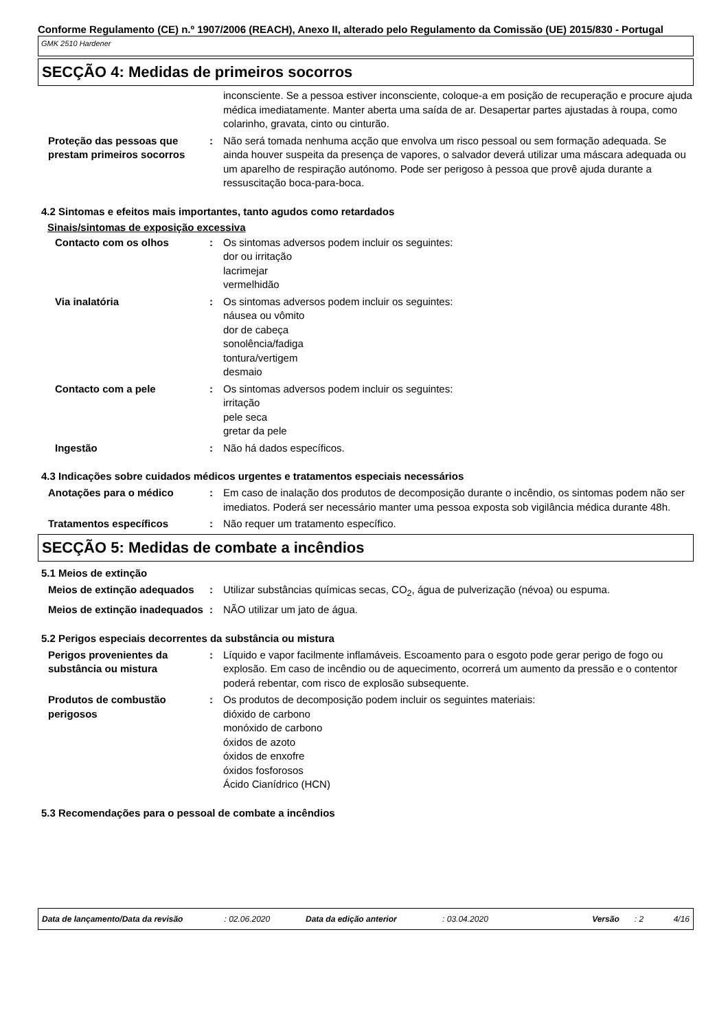Conforme Regulamento (CE) n.º 1907/2006 (REACH), Anexo II, alterado pelo Regulamento da Comissão (UE) 2015/830 - Portugal
GMK 2510 Hardener
SECÇÃO 4: Medidas de primeiros socorros
inconsciente. Se a pessoa estiver inconsciente, coloque-a em posição de recuperação e procure ajuda médica imediatamente. Manter aberta uma saída de ar. Desapertar partes ajustadas à roupa, como colarinho, gravata, cinto ou cinturão.
Proteção das pessoas que prestam primeiros socorros
: Não será tomada nenhuma acção que envolva um risco pessoal ou sem formação adequada. Se ainda houver suspeita da presença de vapores, o salvador deverá utilizar uma máscara adequada ou um aparelho de respiração autónomo. Pode ser perigoso à pessoa que provê ajuda durante a ressuscitação boca-para-boca.
4.2 Sintomas e efeitos mais importantes, tanto agudos como retardados
Sinais/sintomas de exposição excessiva
Contacto com os olhos : Os sintomas adversos podem incluir os seguintes:
dor ou irritação
lacrimejar
vermelhidão
Via inalatória : Os sintomas adversos podem incluir os seguintes:
náusea ou vômito
dor de cabeça
sonolência/fadiga
tontura/vertigem
desmaio
Contacto com a pele : Os sintomas adversos podem incluir os seguintes:
irritação
pele seca
gretar da pele
Ingestão : Não há dados específicos.
4.3 Indicações sobre cuidados médicos urgentes e tratamentos especiais necessários
Anotações para o médico : Em caso de inalação dos produtos de decomposição durante o incêndio, os sintomas podem não ser imediatos. Poderá ser necessário manter uma pessoa exposta sob vigilância médica durante 48h.
Tratamentos específicos : Não requer um tratamento específico.
SECÇÃO 5: Medidas de combate a incêndios
5.1 Meios de extinção
Meios de extinção adequados : Utilizar substâncias químicas secas, CO<sub>2</sub>, água de pulverização (névoa) ou espuma.
Meios de extinção inadequados
: NÃO utilizar um jato de água.
5.2 Perigos especiais decorrentes da substância ou mistura
Perigos provenientes da substância ou mistura
: Líquido e vapor facilmente inflamáveis. Escoamento para o esgoto pode gerar perigo de fogo ou explosão. Em caso de incêndio ou de aquecimento, ocorrerá um aumento da pressão e o contentor poderá rebentar, com risco de explosão subsequente.
Produtos de combustão perigosos
: Os produtos de decomposição podem incluir os seguintes materiais:
dióxido de carbono
monóxido de carbono
óxidos de azoto
óxidos de enxofre
óxidos fosforosos
Ácido Cianídrico (HCN)
5.3 Recomendações para o pessoal de combate a incêndios
Data de lançamento/Data da revisão: 02.06.2020 Data da edição anterior: 03.04.2020 Versão: 2 4/16